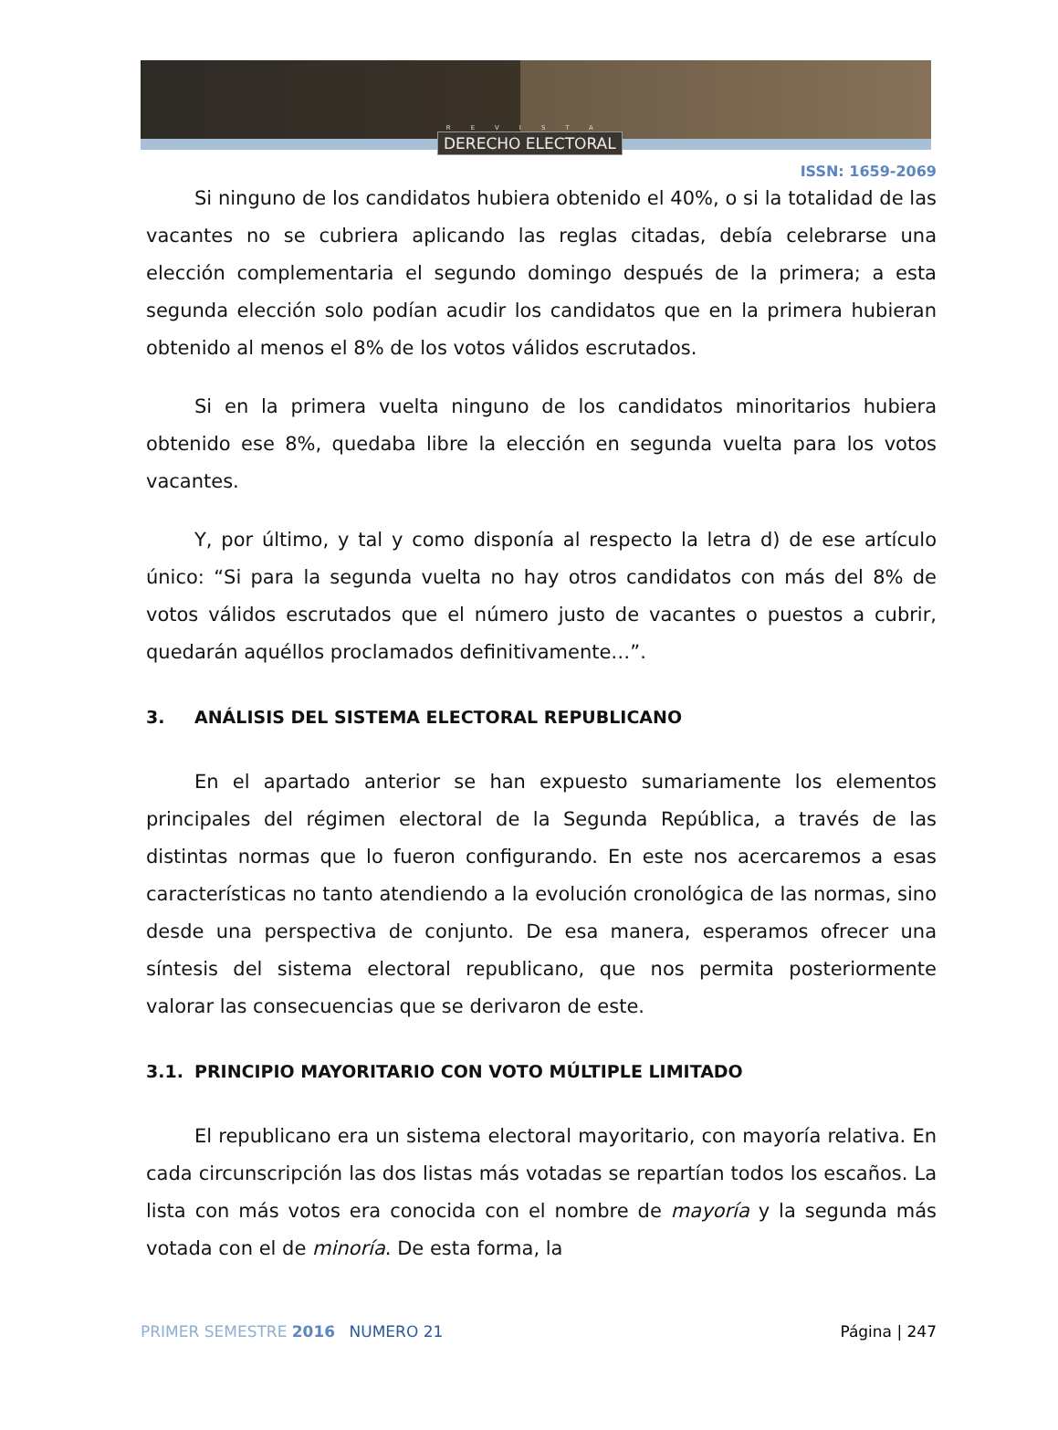REVISTA
DERECHO ELECTORAL
ISSN: 1659-2069
Si ninguno de los candidatos hubiera obtenido el 40%, o si la totalidad de las vacantes no se cubriera aplicando las reglas citadas, debía celebrarse una elección complementaria el segundo domingo después de la primera; a esta segunda elección solo podían acudir los candidatos que en la primera hubieran obtenido al menos el 8% de los votos válidos escrutados.
Si en la primera vuelta ninguno de los candidatos minoritarios hubiera obtenido ese 8%, quedaba libre la elección en segunda vuelta para los votos vacantes.
Y, por último, y tal y como disponía al respecto la letra d) de ese artículo único: “Si para la segunda vuelta no hay otros candidatos con más del 8% de votos válidos escrutados que el número justo de vacantes o puestos a cubrir, quedarán aquéllos proclamados definitivamente…”.
3. ANÁLISIS DEL SISTEMA ELECTORAL REPUBLICANO
En el apartado anterior se han expuesto sumariamente los elementos principales del régimen electoral de la Segunda República, a través de las distintas normas que lo fueron configurando. En este nos acercaremos a esas características no tanto atendiendo a la evolución cronológica de las normas, sino desde una perspectiva de conjunto. De esa manera, esperamos ofrecer una síntesis del sistema electoral republicano, que nos permita posteriormente valorar las consecuencias que se derivaron de este.
3.1. PRINCIPIO MAYORITARIO CON VOTO MÚLTIPLE LIMITADO
El republicano era un sistema electoral mayoritario, con mayoría relativa. En cada circunscripción las dos listas más votadas se repartían todos los escaños. La lista con más votos era conocida con el nombre de mayoría y la segunda más votada con el de minoría. De esta forma, la
PRIMER SEMESTRE 2016 NUMERO 21 Página | 247